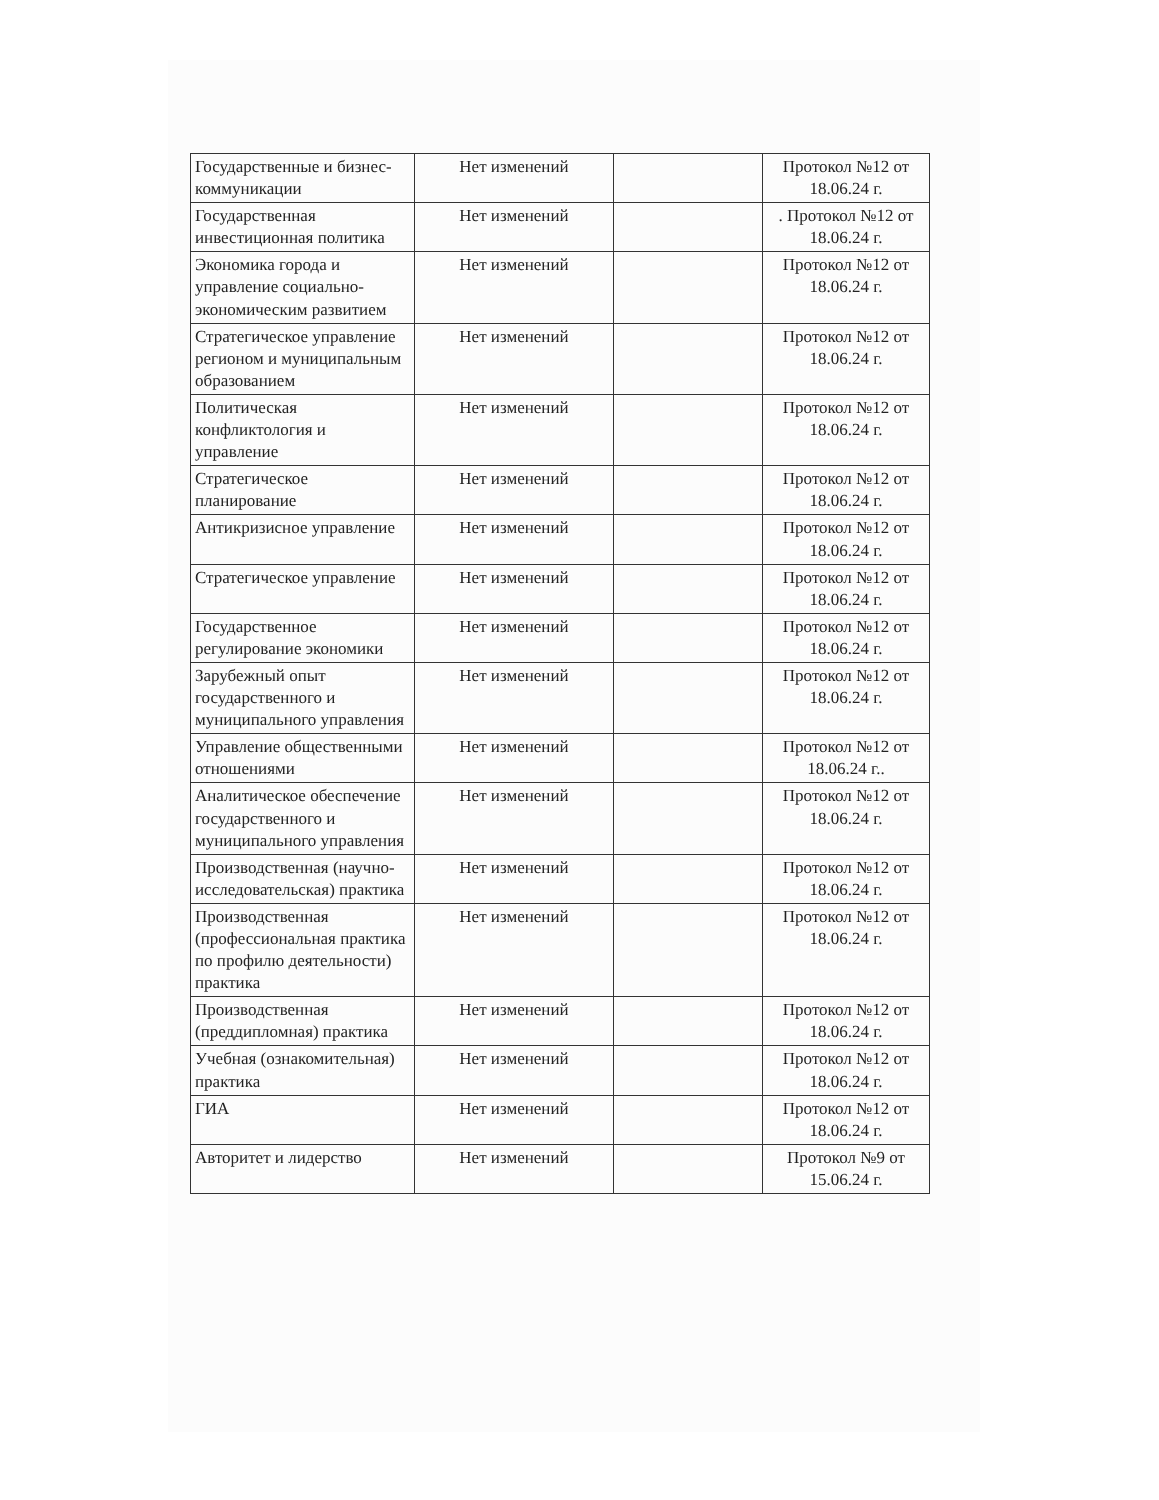| Государственные и бизнес-коммуникации | Нет изменений | | Протокол №12 от 18.06.24 г. |
| Государственная инвестиционная политика | Нет изменений | | . Протокол №12 от 18.06.24 г. |
| Экономика города и управление социально-экономическим развитием | Нет изменений | | Протокол №12 от 18.06.24 г. |
| Стратегическое управление регионом и муниципальным образованием | Нет изменений | | Протокол №12 от 18.06.24 г. |
| Политическая конфликтология и управление | Нет изменений | | Протокол №12 от 18.06.24 г. |
| Стратегическое планирование | Нет изменений | | Протокол №12 от 18.06.24 г. |
| Антикризисное управление | Нет изменений | | Протокол №12 от 18.06.24 г. |
| Стратегическое управление | Нет изменений | | Протокол №12 от 18.06.24 г. |
| Государственное регулирование экономики | Нет изменений | | Протокол №12 от 18.06.24 г. |
| Зарубежный опыт государственного и муниципального управления | Нет изменений | | Протокол №12 от 18.06.24 г. |
| Управление общественными отношениями | Нет изменений | | Протокол №12 от 18.06.24 г.. |
| Аналитическое обеспечение государственного и муниципального управления | Нет изменений | | Протокол №12 от 18.06.24 г. |
| Производственная (научно-исследовательская) практика | Нет изменений | | Протокол №12 от 18.06.24 г. |
| Производственная (профессиональная практика по профилю деятельности) практика | Нет изменений | | Протокол №12 от 18.06.24 г. |
| Производственная (преддипломная) практика | Нет изменений | | Протокол №12 от 18.06.24 г. |
| Учебная (ознакомительная) практика | Нет изменений | | Протокол №12 от 18.06.24 г. |
| ГИА | Нет изменений | | Протокол №12 от 18.06.24 г. |
| Авторитет и лидерство | Нет изменений | | Протокол №9 от 15.06.24 г. |